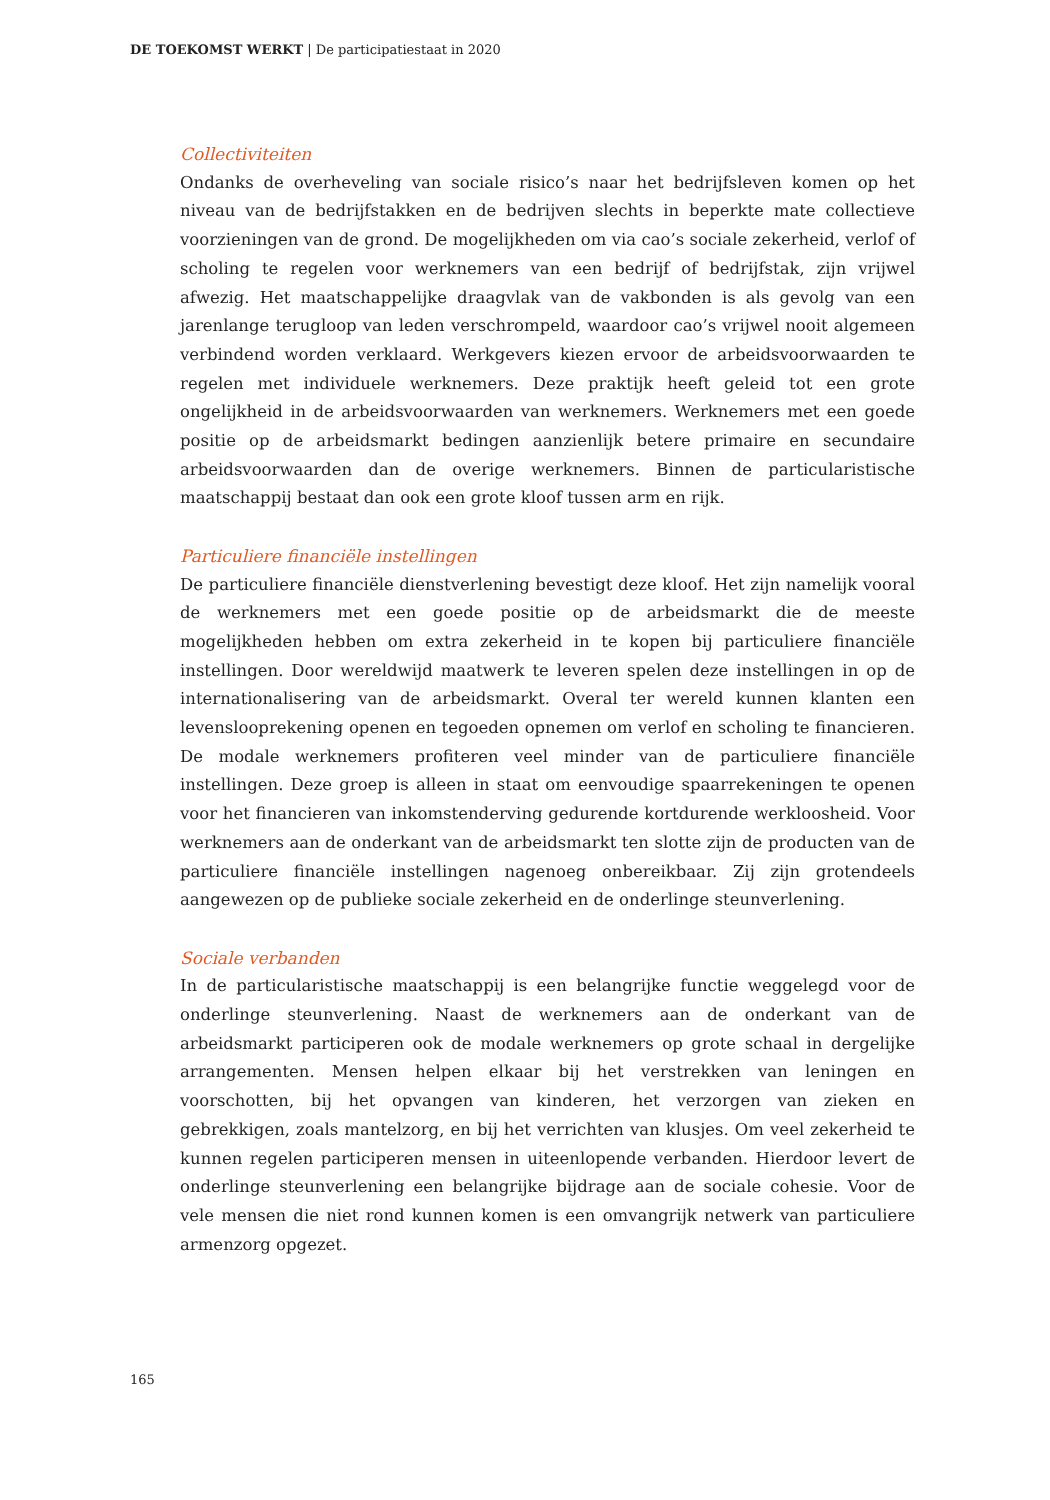DE TOEKOMST WERKT | De participatiestaat in 2020
Collectiviteiten
Ondanks de overheveling van sociale risico’s naar het bedrijfsleven komen op het niveau van de bedrijfstakken en de bedrijven slechts in beperkte mate collectieve voorzieningen van de grond. De mogelijkheden om via cao’s sociale zekerheid, verlof of scholing te regelen voor werknemers van een bedrijf of bedrijfstak, zijn vrijwel afwezig. Het maatschappelijke draagvlak van de vakbonden is als gevolg van een jarenlange terugloop van leden verschrompeld, waardoor cao’s vrijwel nooit algemeen verbindend worden verklaard. Werkgevers kiezen ervoor de arbeidsvoorwaarden te regelen met individuele werknemers. Deze praktijk heeft geleid tot een grote ongelijkheid in de arbeidsvoorwaarden van werknemers. Werknemers met een goede positie op de arbeidsmarkt bedingen aanzienlijk betere primaire en secundaire arbeidsvoorwaarden dan de overige werknemers. Binnen de particularistische maatschappij bestaat dan ook een grote kloof tussen arm en rijk.
Particuliere financiële instellingen
De particuliere financiële dienstverlening bevestigt deze kloof. Het zijn namelijk vooral de werknemers met een goede positie op de arbeidsmarkt die de meeste mogelijkheden hebben om extra zekerheid in te kopen bij particuliere financiële instellingen. Door wereldwijd maatwerk te leveren spelen deze instellingen in op de internationalisering van de arbeidsmarkt. Overal ter wereld kunnen klanten een levensloop­rekening openen en tegoeden opnemen om verlof en scholing te financieren. De modale werknemers profiteren veel minder van de particuliere financiële instellingen. Deze groep is alleen in staat om eenvoudige spaarrekeningen te openen voor het financieren van inkomstenderving gedurende kortdurende werkloosheid. Voor werknemers aan de onderkant van de arbeidsmarkt ten slotte zijn de producten van de particuliere financiële instellingen nagenoeg onbereikbaar. Zij zijn grotendeels aangewezen op de publieke sociale zekerheid en de onderlinge steunverlening.
Sociale verbanden
In de particularistische maatschappij is een belangrijke functie weggelegd voor de onderlinge steunverlening. Naast de werknemers aan de onderkant van de arbeidsmarkt participeren ook de modale werknemers op grote schaal in dergelijke arrangementen. Mensen helpen elkaar bij het verstrekken van leningen en voorschotten, bij het opvangen van kinderen, het verzorgen van zieken en gebrekkigen, zoals mantelzorg, en bij het verrichten van klusjes. Om veel zekerheid te kunnen regelen participeren mensen in uiteenlopende verbanden. Hierdoor levert de onderlinge steunverlening een belangrijke bijdrage aan de sociale cohesie. Voor de vele mensen die niet rond kunnen komen is een omvangrijk netwerk van particuliere armenzorg opgezet.
165